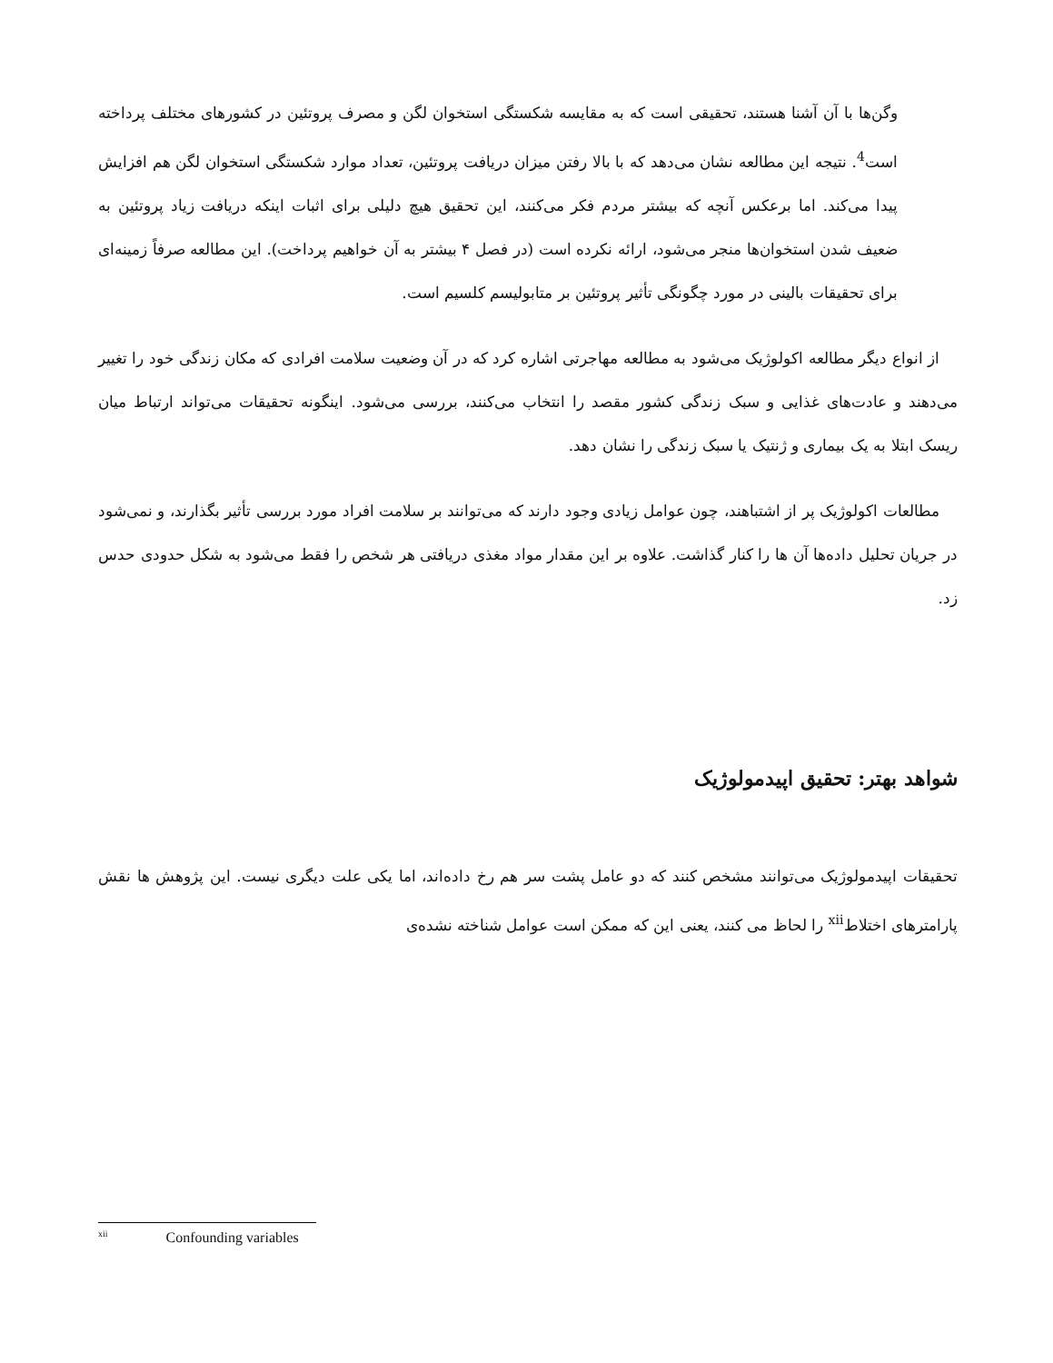وگن‌ها با آن آشنا هستند، تحقیقی است که به مقایسه شکستگی استخوان لگن و مصرف پروتئین در کشورهای مختلف پرداخته است<sup>4</sup>. نتیجه این مطالعه نشان می‌دهد که با بالا رفتن میزان دریافت پروتئین، تعداد موارد شکستگی استخوان لگن هم افزایش پیدا می‌کند. اما برعکس آنچه که بیشتر مردم فکر می‌کنند، این تحقیق هیچ دلیلی برای اثبات اینکه دریافت زیاد پروتئین به ضعیف شدن استخوان‌ها منجر می‌شود، ارائه نکرده است (در فصل ۴ بیشتر به آن خواهیم پرداخت). این مطالعه صرفاً زمینه‌ای برای تحقیقات بالینی در مورد چگونگی تأثیر پروتئین بر متابولیسم کلسیم است.
از انواع دیگر مطالعه اکولوژیک می‌شود به مطالعه مهاجرتی اشاره کرد که در آن وضعیت سلامت افرادی که مکان زندگی خود را تغییر می‌دهند و عادت‌های غذایی و سبک زندگی کشور مقصد را انتخاب می‌کنند، بررسی می‌شود. اینگونه تحقیقات می‌تواند ارتباط میان ریسک ابتلا به یک بیماری و ژنتیک یا سبک زندگی را نشان دهد.
مطالعات اکولوژیک پر از اشتباهند، چون عوامل زیادی وجود دارند که می‌توانند بر سلامت افراد مورد بررسی تأثیر بگذارند، و نمی‌شود در جریان تحلیل داده‌ها آن ها را کنار گذاشت. علاوه بر این مقدار مواد مغذی دریافتی هر شخص را فقط می‌شود به شکل حدودی حدس زد.
شواهد بهتر: تحقیق اپیدمولوژیک
تحقیقات اپیدمولوژیک می‌توانند مشخص کنند که دو عامل پشت سر هم رخ داده‌اند، اما یکی علت دیگری نیست. این پژوهش ها نقش پارامترهای اختلاط<sup>xii</sup> را لحاظ می کنند، یعنی این که ممکن است عوامل شناخته نشده‌ی
<sup>xii</sup> Confounding variables